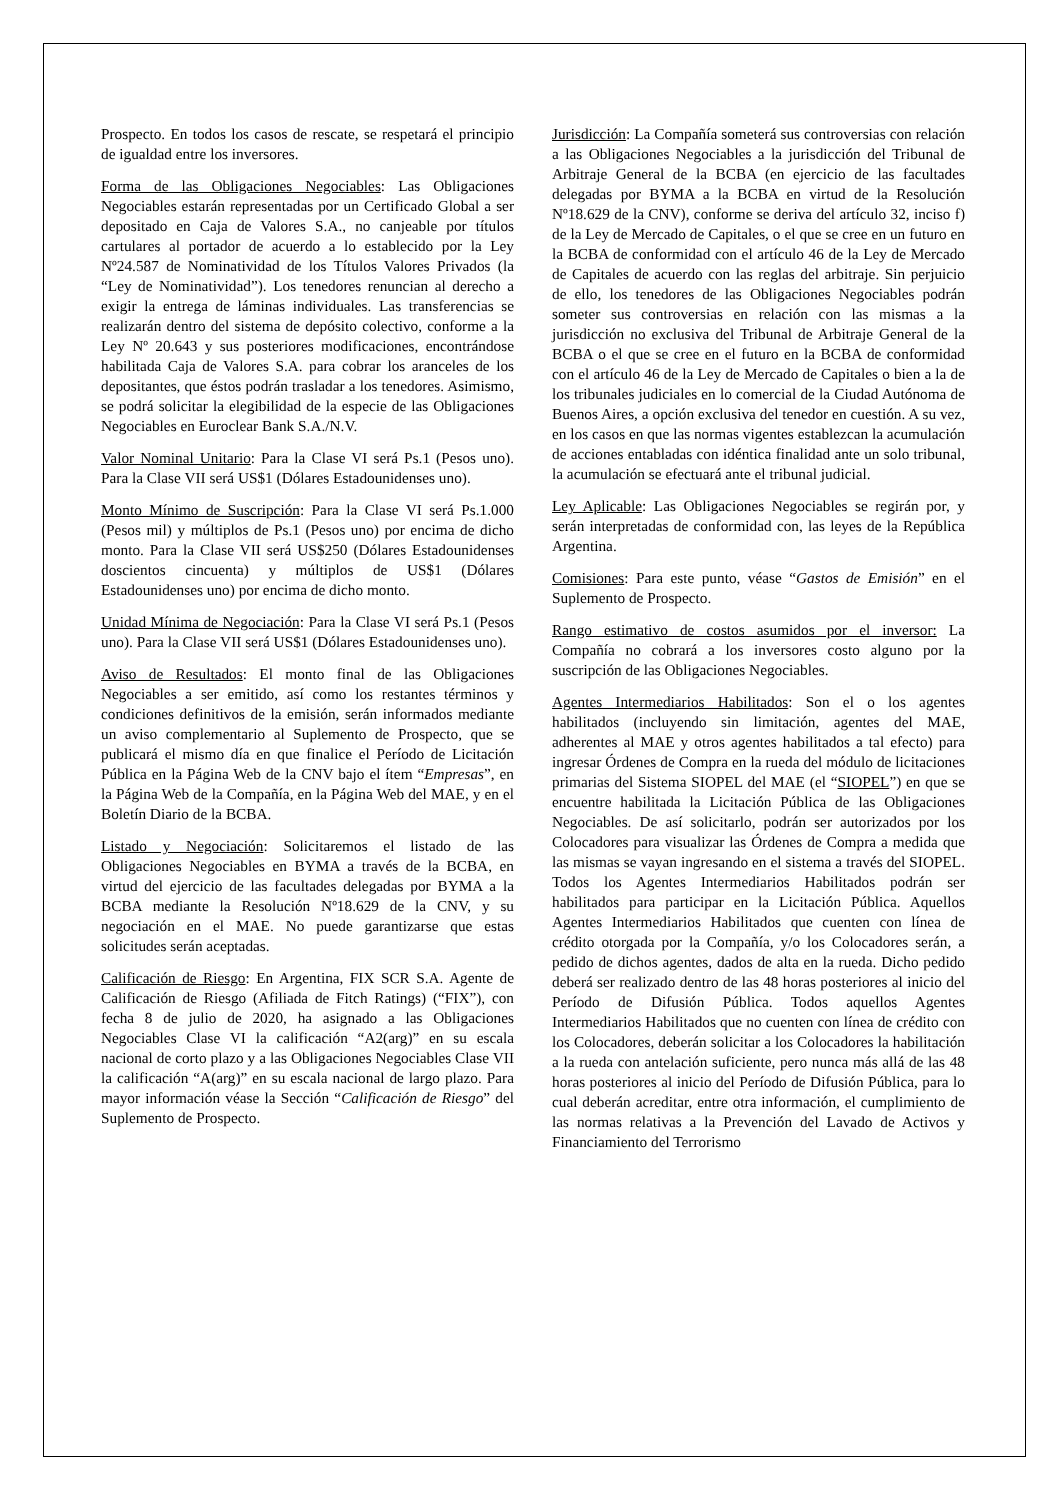Prospecto. En todos los casos de rescate, se respetará el principio de igualdad entre los inversores.
Forma de las Obligaciones Negociables: Las Obligaciones Negociables estarán representadas por un Certificado Global a ser depositado en Caja de Valores S.A., no canjeable por títulos cartulares al portador de acuerdo a lo establecido por la Ley Nº24.587 de Nominatividad de los Títulos Valores Privados (la “Ley de Nominatividad”). Los tenedores renuncian al derecho a exigir la entrega de láminas individuales. Las transferencias se realizarán dentro del sistema de depósito colectivo, conforme a la Ley Nº 20.643 y sus posteriores modificaciones, encontrándose habilitada Caja de Valores S.A. para cobrar los aranceles de los depositantes, que éstos podrán trasladar a los tenedores. Asimismo, se podrá solicitar la elegibilidad de la especie de las Obligaciones Negociables en Euroclear Bank S.A./N.V.
Valor Nominal Unitario: Para la Clase VI será Ps.1 (Pesos uno). Para la Clase VII será US$1 (Dólares Estadounidenses uno).
Monto Mínimo de Suscripción: Para la Clase VI será Ps.1.000 (Pesos mil) y múltiplos de Ps.1 (Pesos uno) por encima de dicho monto. Para la Clase VII será US$250 (Dólares Estadounidenses doscientos cincuenta) y múltiplos de US$1 (Dólares Estadounidenses uno) por encima de dicho monto.
Unidad Mínima de Negociación: Para la Clase VI será Ps.1 (Pesos uno). Para la Clase VII será US$1 (Dólares Estadounidenses uno).
Aviso de Resultados: El monto final de las Obligaciones Negociables a ser emitido, así como los restantes términos y condiciones definitivos de la emisión, serán informados mediante un aviso complementario al Suplemento de Prospecto, que se publicará el mismo día en que finalice el Período de Licitación Pública en la Página Web de la CNV bajo el ítem “Empresas”, en la Página Web de la Compañía, en la Página Web del MAE, y en el Boletín Diario de la BCBA.
Listado y Negociación: Solicitaremos el listado de las Obligaciones Negociables en BYMA a través de la BCBA, en virtud del ejercicio de las facultades delegadas por BYMA a la BCBA mediante la Resolución Nº18.629 de la CNV, y su negociación en el MAE. No puede garantizarse que estas solicitudes serán aceptadas.
Calificación de Riesgo: En Argentina, FIX SCR S.A. Agente de Calificación de Riesgo (Afiliada de Fitch Ratings) (“FIX”), con fecha 8 de julio de 2020, ha asignado a las Obligaciones Negociables Clase VI la calificación “A2(arg)” en su escala nacional de corto plazo y a las Obligaciones Negociables Clase VII la calificación “A(arg)” en su escala nacional de largo plazo. Para mayor información véase la Sección “Calificación de Riesgo” del Suplemento de Prospecto.
Jurisdicción: La Compañía someterá sus controversias con relación a las Obligaciones Negociables a la jurisdicción del Tribunal de Arbitraje General de la BCBA (en ejercicio de las facultades delegadas por BYMA a la BCBA en virtud de la Resolución Nº18.629 de la CNV), conforme se deriva del artículo 32, inciso f) de la Ley de Mercado de Capitales, o el que se cree en un futuro en la BCBA de conformidad con el artículo 46 de la Ley de Mercado de Capitales de acuerdo con las reglas del arbitraje. Sin perjuicio de ello, los tenedores de las Obligaciones Negociables podrán someter sus controversias en relación con las mismas a la jurisdicción no exclusiva del Tribunal de Arbitraje General de la BCBA o el que se cree en el futuro en la BCBA de conformidad con el artículo 46 de la Ley de Mercado de Capitales o bien a la de los tribunales judiciales en lo comercial de la Ciudad Autónoma de Buenos Aires, a opción exclusiva del tenedor en cuestión. A su vez, en los casos en que las normas vigentes establezcan la acumulación de acciones entabladas con idéntica finalidad ante un solo tribunal, la acumulación se efectuará ante el tribunal judicial.
Ley Aplicable: Las Obligaciones Negociables se regirán por, y serán interpretadas de conformidad con, las leyes de la República Argentina.
Comisiones: Para este punto, véase “Gastos de Emisión” en el Suplemento de Prospecto.
Rango estimativo de costos asumidos por el inversor: La Compañía no cobrará a los inversores costo alguno por la suscripción de las Obligaciones Negociables.
Agentes Intermediarios Habilitados: Son el o los agentes habilitados (incluyendo sin limitación, agentes del MAE, adherentes al MAE y otros agentes habilitados a tal efecto) para ingresar Órdenes de Compra en la rueda del módulo de licitaciones primarias del Sistema SIOPEL del MAE (el “SIOPEL”) en que se encuentre habilitada la Licitación Pública de las Obligaciones Negociables. De así solicitarlo, podrán ser autorizados por los Colocadores para visualizar las Órdenes de Compra a medida que las mismas se vayan ingresando en el sistema a través del SIOPEL. Todos los Agentes Intermediarios Habilitados podrán ser habilitados para participar en la Licitación Pública. Aquellos Agentes Intermediarios Habilitados que cuenten con línea de crédito otorgada por la Compañía, y/o los Colocadores serán, a pedido de dichos agentes, dados de alta en la rueda. Dicho pedido deberá ser realizado dentro de las 48 horas posteriores al inicio del Período de Difusión Pública. Todos aquellos Agentes Intermediarios Habilitados que no cuenten con línea de crédito con los Colocadores, deberán solicitar a los Colocadores la habilitación a la rueda con antelación suficiente, pero nunca más allá de las 48 horas posteriores al inicio del Período de Difusión Pública, para lo cual deberán acreditar, entre otra información, el cumplimiento de las normas relativas a la Prevención del Lavado de Activos y Financiamiento del Terrorismo